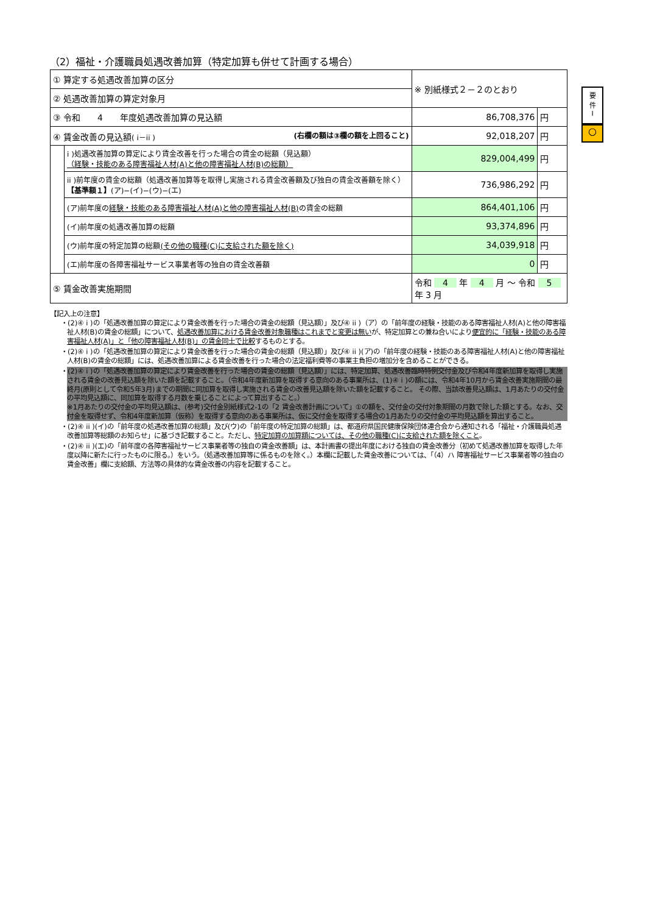（2）福祉・介護職員処遇改善加算（特定加算も併せて計画する場合）
| ① 算定する処遇改善加算の区分 | | ※ 別紙様式２－２のとおり | | |
| ② 処遇改善加算の算定対象月 | | | | |
| ③ 令和 4 年度処遇改善加算の見込額 | | | 86,708,376 | 円 |
| ④ 賃金改善の見込額 ( i－ii ) (右欄の額は③欄の額を上回ること) | | | 92,018,207 | 円 |
| | i )処遇改善加算の算定により賃金改善を行った場合の賃金の総額（見込額） （経験・技能のある障害福祉人材(A)と他の障害福祉人材(B)の総額） | | 829,004,499 | 円 |
| | ii )前年度の賃金の総額（処遇改善加算等を取得し実施される賃金改善額及び独自の賃金改善額を除く） 【基準額１】 (ア)−(イ)−(ウ)−(エ) | | 736,986,292 | 円 |
| | (ア)前年度の 経験・技能のある障害福祉人材(A)と他の障害福祉人材(B) の賃金の総額 | | 864,401,106 | 円 |
| | (イ)前年度の処遇改善加算の総額 | | 93,374,896 | 円 |
| | (ウ)前年度の特定加算の総額 (その他の職種(C)に支給された額を除く) | | 34,039,918 | 円 |
| | (エ)前年度の各障害福祉サービス事業者等の独自の賃金改善額 | | 0 | 円 |
| ⑤ 賃金改善実施期間 | | 令和 4 年 4 月 〜 令和 5 年 3 月 | | |
要
件
I
○
【記入上の注意】
・(2)④ i )の「処遇改善加算の算定により賃金改善を行った場合の賃金の総額（見込額）」及び④ ii )（ア）の「前年度の経験・技能のある障害福祉人材(A)と他の障害福祉人材(B)の賃金の総額」について、処遇改善加算における賃金改善対象職種はこれまでと変更は無いが、特定加算との兼ね合いにより便宜的に「経験・技能のある障害福祉人材(A)」と「他の障害福祉人材(B)」の賃金同士で比較するものとする。
・(2)④ i )の「処遇改善加算の算定により賃金改善を行った場合の賃金の総額（見込額）」及び④ ii )(ア)の「前年度の経験・技能のある障害福祉人材(A)と他の障害福祉人材(B)の賃金の総額」には、処遇改善加算による賃金改善を行った場合の法定福利費等の事業主負担の増加分を含めることができる。
・(2)④ i )の「処遇改善加算の算定により賃金改善を行った場合の賃金の総額（見込額）」には、特定加算、処遇改善臨時特例交付金及び令和4年度新加算を取得し実施される賃金の改善見込額を除いた額を記載すること。（令和4年度新加算を取得する意向のある事業所は、(1)④ i )の額には、令和4年10月から賃金改善実施期間の最終月(原則として令和5年3月)までの期間に同加算を取得し実施される賃金の改善見込額を除いた額を記載すること。 その際、当該改善見込額は、1月あたりの交付金の平均見込額に、同加算を取得する月数を乗じることによって算出すること。）
※1月あたりの交付金の平均見込額は、(参考)交付金別紙様式2-1の「2 賃金改善計画について」①の額を、交付金の交付対象期間の月数で除した額とする。なお、交付金を取得せず、令和4年度新加算（仮称）を取得する意向のある事業所は、仮に交付金を取得する場合の1月あたりの交付金の平均見込額を算出すること。
・(2)④ ii )(イ)の「前年度の処遇改善加算の総額」及び(ウ)の「前年度の特定加算の総額」は、都道府県国民健康保険団体連合会から通知される「福祉・介護職員処遇改善加算等総額のお知らせ」に基づき記載すること。ただし、特定加算の加算額については、その他の職種(C)に支給された額を除くこと。
・(2)④ ii )(エ)の「前年度の各障害福祉サービス事業者等の独自の賃金改善額」は、本計画書の提出年度における独自の賃金改善分（初めて処遇改善加算を取得した年度以降に新たに行ったものに限る。）をいう。（処遇改善加算等に係るものを除く。）本欄に記載した賃金改善については、「（4）ハ 障害福祉サービス事業者等の独自の賃金改善」欄に支給額、方法等の具体的な賃金改善の内容を記載すること。